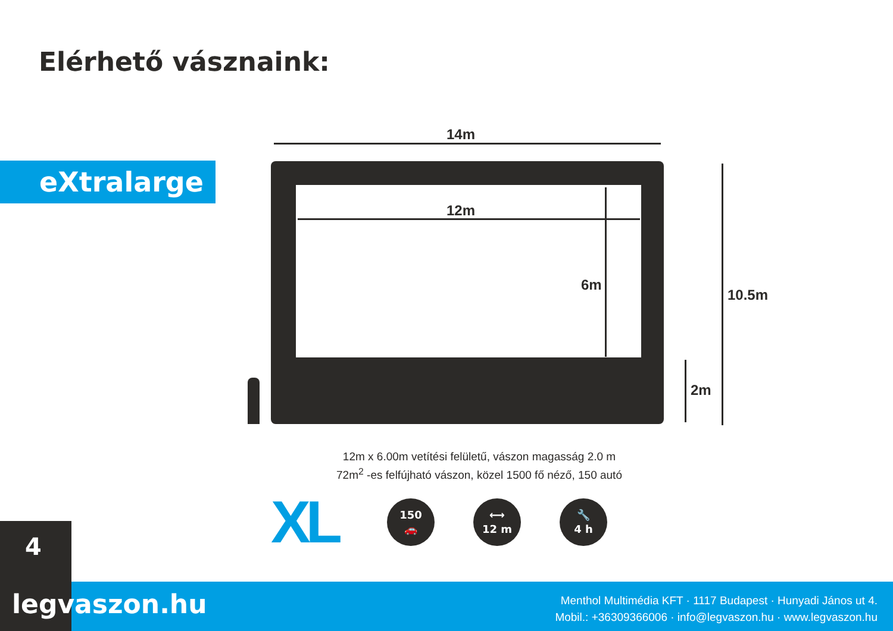Elérhető vásznaink:
eXtralarge
14m
12m
6m
10.5m
2m
12m x 6.00m vetítési felületű, vászon magasság 2.0 m
72m<sup>2</sup> -es felfújható vászon, közel 1500 fő néző, 150 autó
XL
150
🚗
⟷
12 m
🔧
4 h
4
legvaszon.hu
Menthol Multimédia KFT · 1117 Budapest · Hunyadi János ut 4.
Mobil.: +36309366006 · info@legvaszon.hu · www.legvaszon.hu